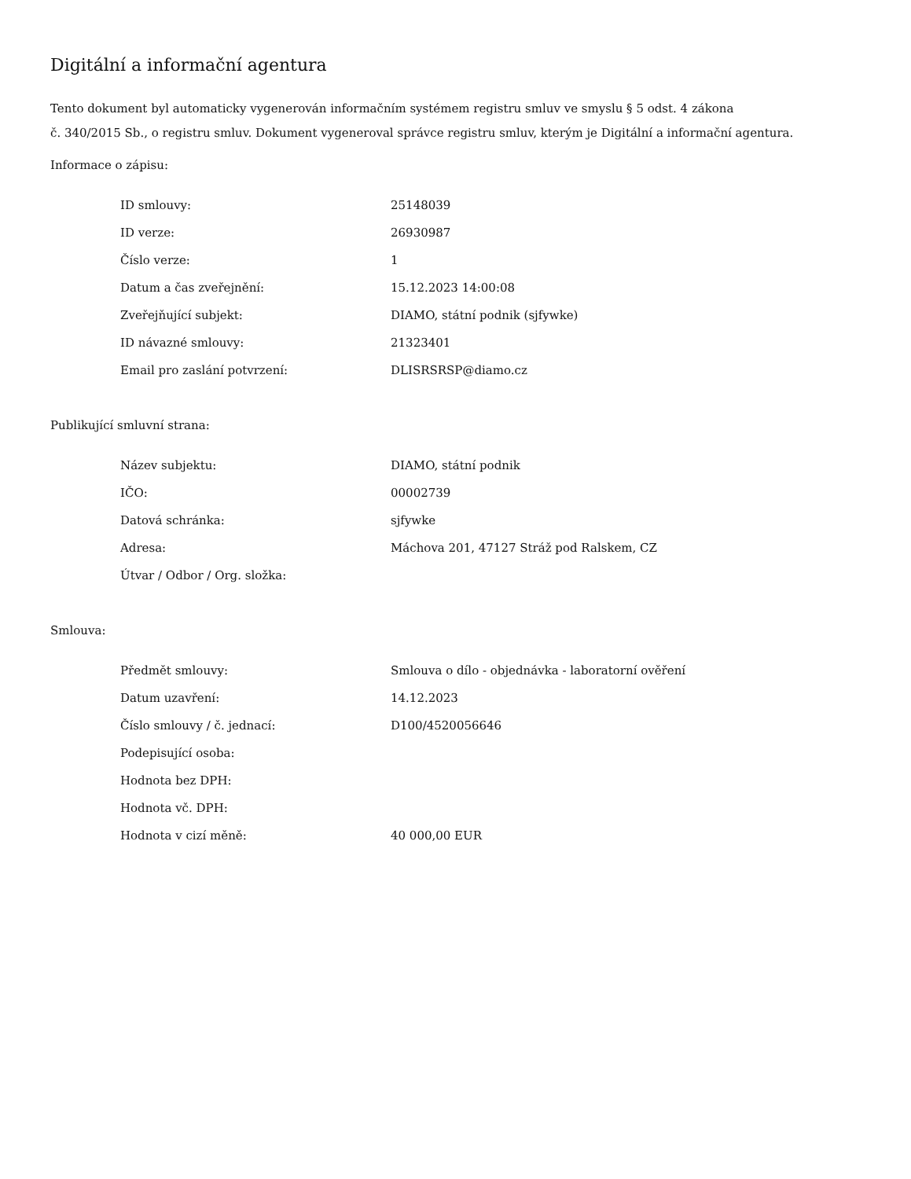Digitální a informační agentura
Tento dokument byl automaticky vygenerován informačním systémem registru smluv ve smyslu § 5 odst. 4 zákona
č. 340/2015 Sb., o registru smluv. Dokument vygeneroval správce registru smluv, kterým je Digitální a informační agentura.
Informace o zápisu:
| ID smlouvy: | 25148039 |
| ID verze: | 26930987 |
| Číslo verze: | 1 |
| Datum a čas zveřejnění: | 15.12.2023 14:00:08 |
| Zveřejňující subjekt: | DIAMO, státní podnik (sjfywke) |
| ID návazné smlouvy: | 21323401 |
| Email pro zaslání potvrzení: | DLISRSRSP@diamo.cz |
Publikující smluvní strana:
| Název subjektu: | DIAMO, státní podnik |
| IČO: | 00002739 |
| Datová schránka: | sjfywke |
| Adresa: | Máchova 201, 47127 Stráž pod Ralskem, CZ |
| Útvar / Odbor / Org. složka: | |
Smlouva:
| Předmět smlouvy: | Smlouva o dílo - objednávka - laboratorní ověření |
| Datum uzavření: | 14.12.2023 |
| Číslo smlouvy / č. jednací: | D100/4520056646 |
| Podepisující osoba: | |
| Hodnota bez DPH: | |
| Hodnota vč. DPH: | |
| Hodnota v cizí měně: | 40 000,00 EUR |